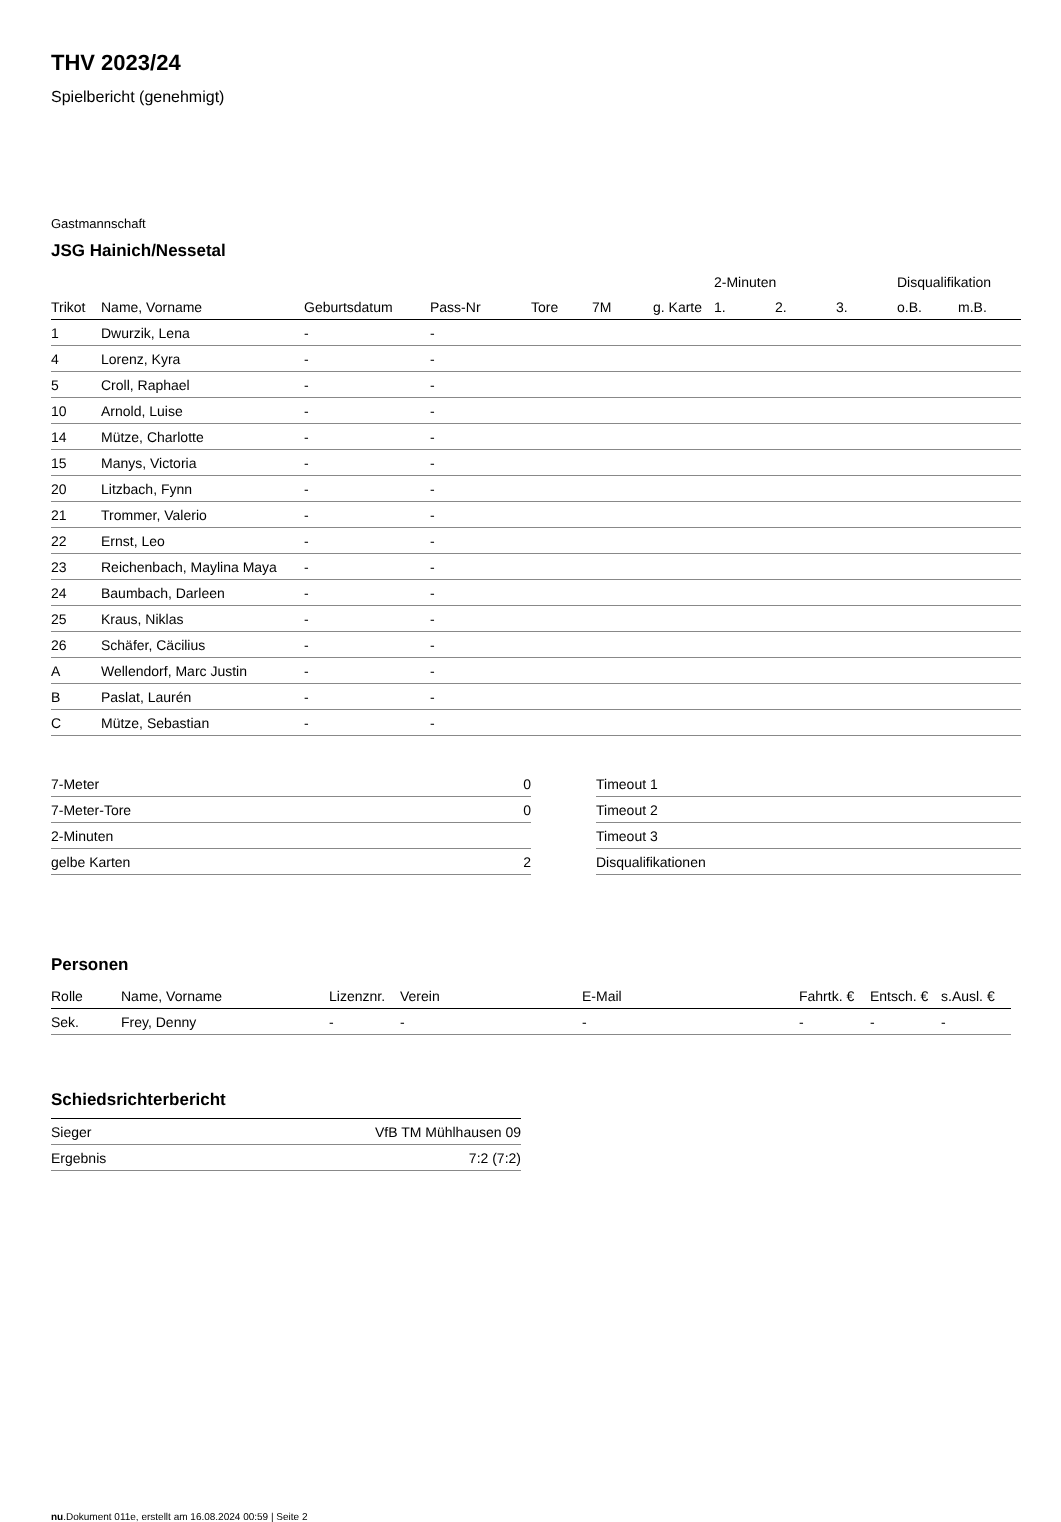THV 2023/24
Spielbericht (genehmigt)
Gastmannschaft
JSG Hainich/Nessetal
| | | | | | | | 2-Minuten | | | Disqualifikation | |
| --- | --- | --- | --- | --- | --- | --- | --- | --- | --- | --- | --- |
| Trikot | Name, Vorname | Geburtsdatum | Pass-Nr | Tore | 7M | g. Karte | 1. | 2. | 3. | o.B. | m.B. |
| 1 | Dwurzik, Lena | - | - | | | | | | | | |
| 4 | Lorenz, Kyra | - | - | | | | | | | | |
| 5 | Croll, Raphael | - | - | | | | | | | | |
| 10 | Arnold, Luise | - | - | | | | | | | | |
| 14 | Mütze, Charlotte | - | - | | | | | | | | |
| 15 | Manys, Victoria | - | - | | | | | | | | |
| 20 | Litzbach, Fynn | - | - | | | | | | | | |
| 21 | Trommer, Valerio | - | - | | | | | | | | |
| 22 | Ernst, Leo | - | - | | | | | | | | |
| 23 | Reichenbach, Maylina Maya | - | - | | | | | | | | |
| 24 | Baumbach, Darleen | - | - | | | | | | | | |
| 25 | Kraus, Niklas | - | - | | | | | | | | |
| 26 | Schäfer, Cäcilius | - | - | | | | | | | | |
| A | Wellendorf, Marc Justin | - | - | | | | | | | | |
| B | Paslat, Laurén | - | - | | | | | | | | |
| C | Mütze, Sebastian | - | - | | | | | | | | |
| 7-Meter | 0 |
| 7-Meter-Tore | 0 |
| 2-Minuten | |
| gelbe Karten | 2 |
| Timeout 1 |
| Timeout 2 |
| Timeout 3 |
| Disqualifikationen |
Personen
| Rolle | Name, Vorname | Lizenznr. | Verein | E-Mail | Fahrtk. € | Entsch. € | s.Ausl. € |
| --- | --- | --- | --- | --- | --- | --- | --- |
| Sek. | Frey, Denny | - | - | - | - | - | - |
Schiedsrichterbericht
| Sieger | VfB TM Mühlhausen 09 |
| Ergebnis | 7:2 (7:2) |
nu.Dokument 011e, erstellt am 16.08.2024 00:59 | Seite 2